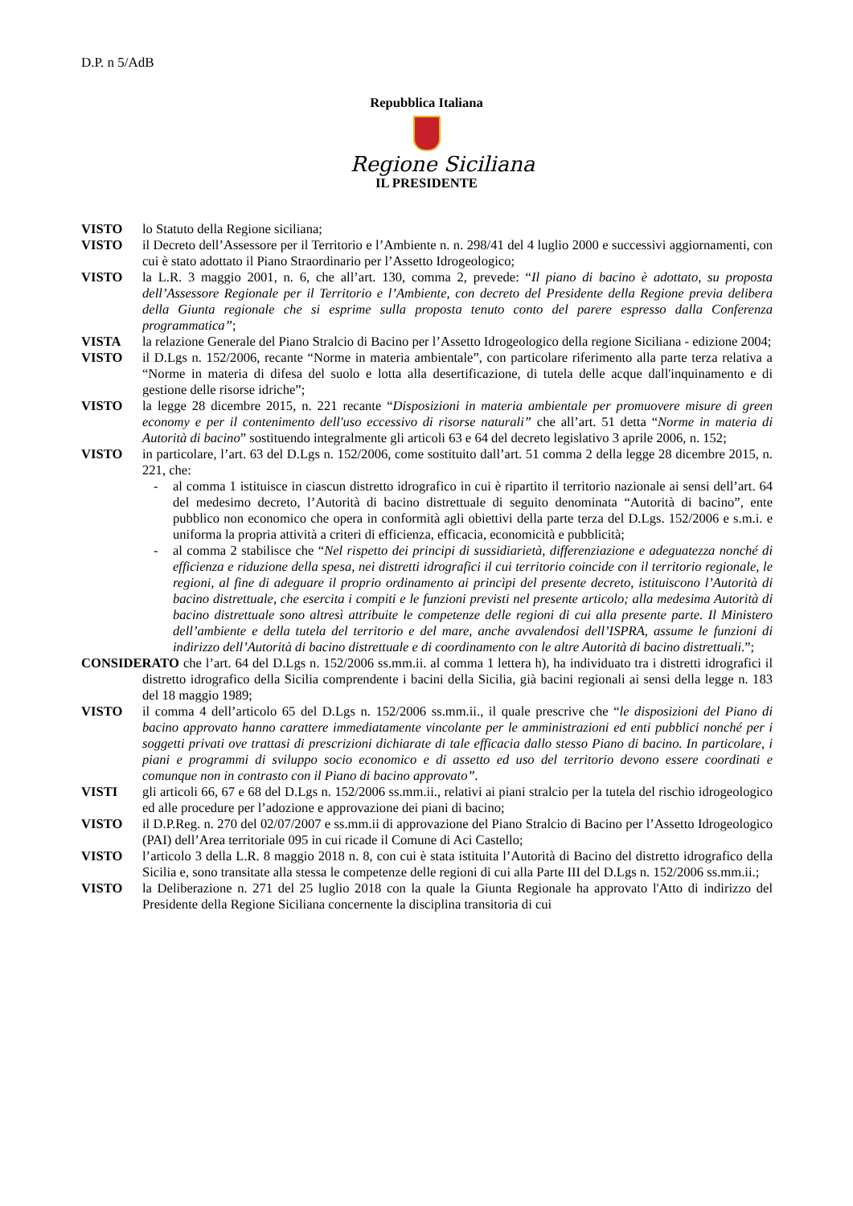D.P. n 5/AdB
Repubblica Italiana
Regione Siciliana
IL PRESIDENTE
VISTO lo Statuto della Regione siciliana;
VISTO il Decreto dell’Assessore per il Territorio e l’Ambiente n. n. 298/41 del 4 luglio 2000 e successivi aggiornamenti, con cui è stato adottato il Piano Straordinario per l’Assetto Idrogeologico;
VISTO la L.R. 3 maggio 2001, n. 6, che all’art. 130, comma 2, prevede: “Il piano di bacino è adottato, su proposta dell’Assessore Regionale per il Territorio e l’Ambiente, con decreto del Presidente della Regione previa delibera della Giunta regionale che si esprime sulla proposta tenuto conto del parere espresso dalla Conferenza programmatica”;
VISTA la relazione Generale del Piano Stralcio di Bacino per l’Assetto Idrogeologico della regione Siciliana - edizione 2004;
VISTO il D.Lgs n. 152/2006, recante “Norme in materia ambientale”, con particolare riferimento alla parte terza relativa a “Norme in materia di difesa del suolo e lotta alla desertificazione, di tutela delle acque dall'inquinamento e di gestione delle risorse idriche”;
VISTO la legge 28 dicembre 2015, n. 221 recante “Disposizioni in materia ambientale per promuovere misure di green economy e per il contenimento dell'uso eccessivo di risorse naturali” che all’art. 51 detta “Norme in materia di Autorità di bacino” sostituendo integralmente gli articoli 63 e 64 del decreto legislativo 3 aprile 2006, n. 152;
VISTO in particolare, l’art. 63 del D.Lgs n. 152/2006, come sostituito dall’art. 51 comma 2 della legge 28 dicembre 2015, n. 221, che:
- al comma 1 istituisce in ciascun distretto idrografico in cui è ripartito il territorio nazionale ai sensi dell’art. 64 del medesimo decreto, l’Autorità di bacino distrettuale di seguito denominata “Autorità di bacino”, ente pubblico non economico che opera in conformità agli obiettivi della parte terza del D.Lgs. 152/2006 e s.m.i. e uniforma la propria attività a criteri di efficienza, efficacia, economicità e pubblicità;
- al comma 2 stabilisce che “Nel rispetto dei principi di sussidiarietà, differenziazione e adeguatezza nonché di efficienza e riduzione della spesa, nei distretti idrografici il cui territorio coincide con il territorio regionale, le regioni, al fine di adeguare il proprio ordinamento ai princìpi del presente decreto, istituiscono l’Autorità di bacino distrettuale, che esercita i compiti e le funzioni previsti nel presente articolo; alla medesima Autorità di bacino distrettuale sono altresì attribuite le competenze delle regioni di cui alla presente parte. Il Ministero dell’ambiente e della tutela del territorio e del mare, anche avvalendosi dell’ISPRA, assume le funzioni di indirizzo dell’Autorità di bacino distrettuale e di coordinamento con le altre Autorità di bacino distrettuali.”;
CONSIDERATO che l’art. 64 del D.Lgs n. 152/2006 ss.mm.ii. al comma 1 lettera h), ha individuato tra i distretti idrografici il distretto idrografico della Sicilia comprendente i bacini della Sicilia, già bacini regionali ai sensi della legge n. 183 del 18 maggio 1989;
VISTO il comma 4 dell’articolo 65 del D.Lgs n. 152/2006 ss.mm.ii., il quale prescrive che “le disposizioni del Piano di bacino approvato hanno carattere immediatamente vincolante per le amministrazioni ed enti pubblici nonché per i soggetti privati ove trattasi di prescrizioni dichiarate di tale efficacia dallo stesso Piano di bacino. In particolare, i piani e programmi di sviluppo socio economico e di assetto ed uso del territorio devono essere coordinati e comunque non in contrasto con il Piano di bacino approvato”.
VISTI gli articoli 66, 67 e 68 del D.Lgs n. 152/2006 ss.mm.ii., relativi ai piani stralcio per la tutela del rischio idrogeologico ed alle procedure per l’adozione e approvazione dei piani di bacino;
VISTO il D.P.Reg. n. 270 del 02/07/2007 e ss.mm.ii di approvazione del Piano Stralcio di Bacino per l’Assetto Idrogeologico (PAI) dell’Area territoriale 095 in cui ricade il Comune di Aci Castello;
VISTO l’articolo 3 della L.R. 8 maggio 2018 n. 8, con cui è stata istituita l’Autorità di Bacino del distretto idrografico della Sicilia e, sono transitate alla stessa le competenze delle regioni di cui alla Parte III del D.Lgs n. 152/2006 ss.mm.ii.;
VISTO la Deliberazione n. 271 del 25 luglio 2018 con la quale la Giunta Regionale ha approvato l'Atto di indirizzo del Presidente della Regione Siciliana concernente la disciplina transitoria di cui